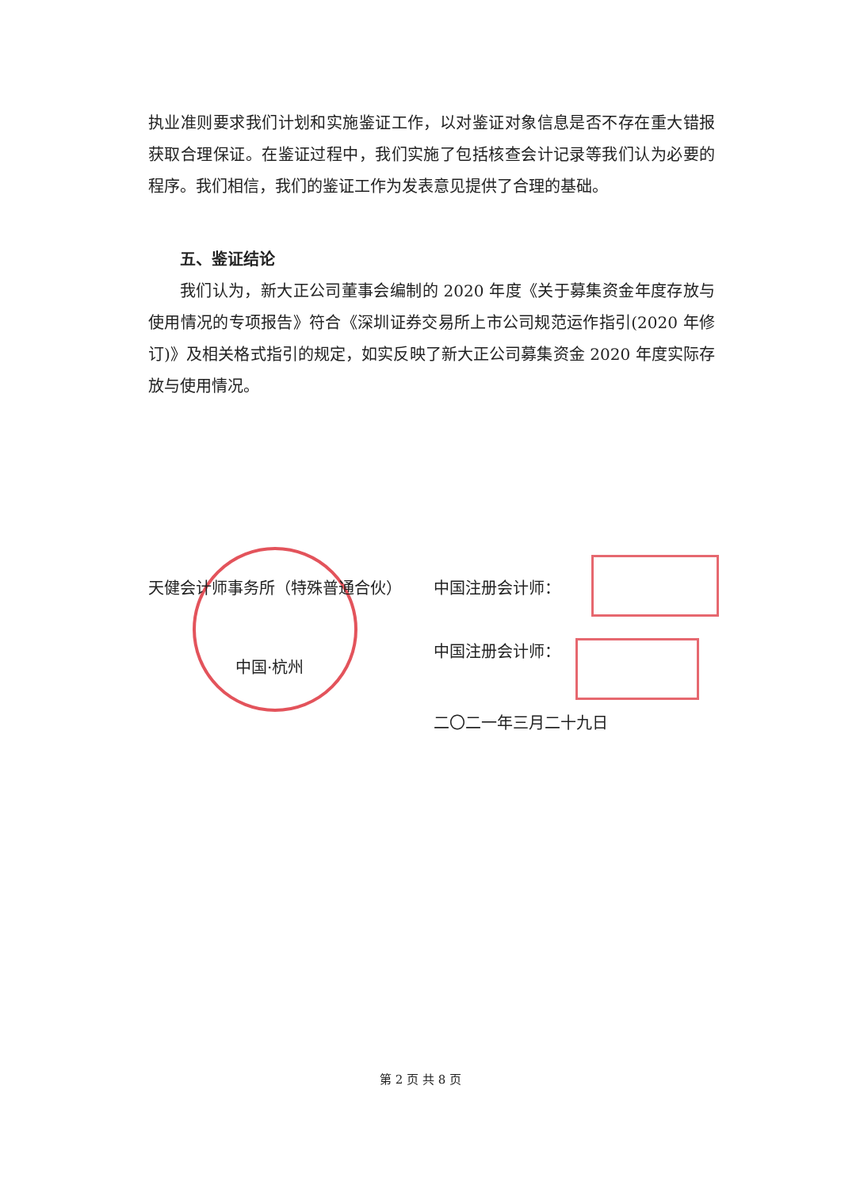执业准则要求我们计划和实施鉴证工作，以对鉴证对象信息是否不存在重大错报获取合理保证。在鉴证过程中，我们实施了包括核查会计记录等我们认为必要的程序。我们相信，我们的鉴证工作为发表意见提供了合理的基础。
五、鉴证结论
我们认为，新大正公司董事会编制的 2020 年度《关于募集资金年度存放与使用情况的专项报告》符合《深圳证券交易所上市公司规范运作指引(2020 年修订)》及相关格式指引的规定，如实反映了新大正公司募集资金 2020 年度实际存放与使用情况。
天健会计师事务所（特殊普通合伙）
中国·杭州
中国注册会计师：
中国注册会计师：
二〇二一年三月二十九日
第 2 页 共 8 页